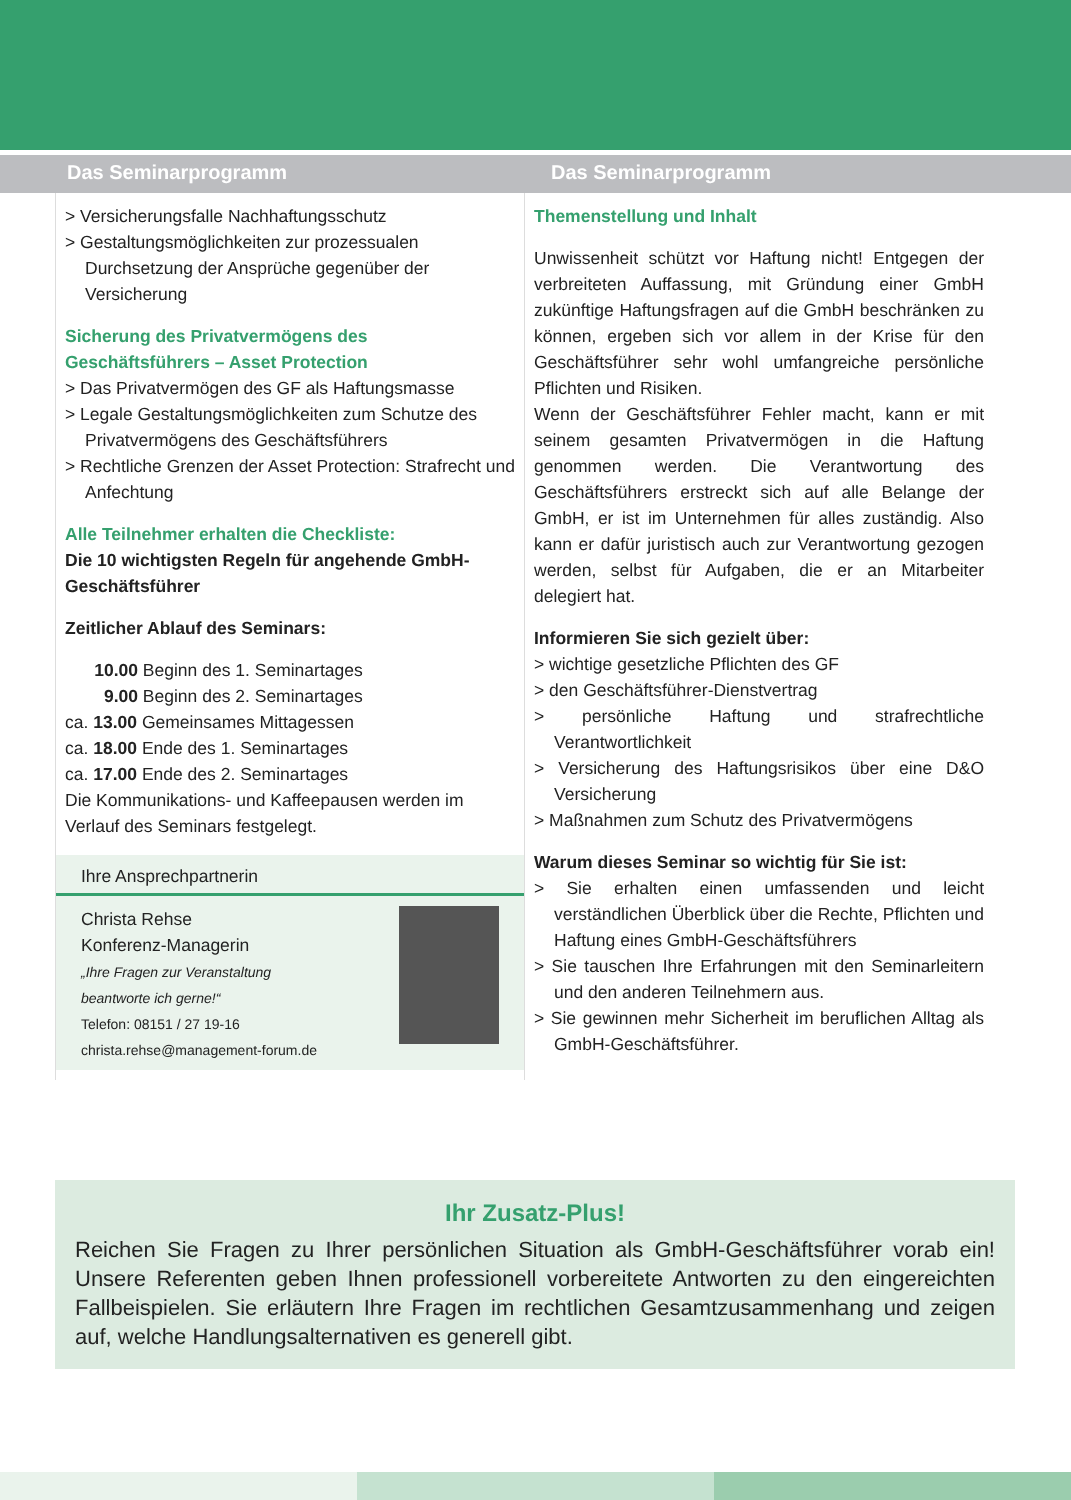Das Seminarprogramm Das Seminarprogramm
> Versicherungsfalle Nachhaftungsschutz
> Gestaltungsmöglichkeiten zur prozessualen Durchsetzung der Ansprüche gegenüber der Versicherung
Sicherung des Privatvermögens des Geschäftsführers – Asset Protection
> Das Privatvermögen des GF als Haftungsmasse
> Legale Gestaltungsmöglichkeiten zum Schutze des Privatvermögens des Geschäftsführers
> Rechtliche Grenzen der Asset Protection: Strafrecht und Anfechtung
Alle Teilnehmer erhalten die Checkliste:
Die 10 wichtigsten Regeln für angehende GmbH-Geschäftsführer
Zeitlicher Ablauf des Seminars:
10.00 Beginn des 1. Seminartages
9.00 Beginn des 2. Seminartages
ca. 13.00 Gemeinsames Mittagessen
ca. 18.00 Ende des 1. Seminartages
ca. 17.00 Ende des 2. Seminartages
Die Kommunikations- und Kaffeepausen werden im Verlauf des Seminars festgelegt.
Ihre Ansprechpartnerin
Christa Rehse
Konferenz-Managerin
„Ihre Fragen zur Veranstaltung
beantworte ich gerne!“
Telefon: 08151 / 27 19-16
christa.rehse@management-forum.de
Themenstellung und Inhalt
Unwissenheit schützt vor Haftung nicht! Entgegen der verbreiteten Auffassung, mit Gründung einer GmbH zukünftige Haftungsfragen auf die GmbH beschränken zu können, ergeben sich vor allem in der Krise für den Geschäftsführer sehr wohl umfangreiche persönliche Pflichten und Risiken.
Wenn der Geschäftsführer Fehler macht, kann er mit seinem gesamten Privatvermögen in die Haftung genommen werden. Die Verantwortung des Geschäftsführers erstreckt sich auf alle Belange der GmbH, er ist im Unternehmen für alles zuständig. Also kann er dafür juristisch auch zur Verantwortung gezogen werden, selbst für Aufgaben, die er an Mitarbeiter delegiert hat.
Informieren Sie sich gezielt über:
> wichtige gesetzliche Pflichten des GF
> den Geschäftsführer-Dienstvertrag
> persönliche Haftung und strafrechtliche Verantwortlichkeit
> Versicherung des Haftungsrisikos über eine D&O Versicherung
> Maßnahmen zum Schutz des Privatvermögens
Warum dieses Seminar so wichtig für Sie ist:
> Sie erhalten einen umfassenden und leicht verständlichen Überblick über die Rechte, Pflichten und Haftung eines GmbH-Geschäftsführers
> Sie tauschen Ihre Erfahrungen mit den Seminarleitern und den anderen Teilnehmern aus.
> Sie gewinnen mehr Sicherheit im beruflichen Alltag als GmbH-Geschäftsführer.
Ihr Zusatz-Plus!
Reichen Sie Fragen zu Ihrer persönlichen Situation als GmbH-Geschäftsführer vorab ein! Unsere Referenten geben Ihnen professionell vorbereitete Antworten zu den eingereichten Fallbeispielen. Sie erläutern Ihre Fragen im rechtlichen Gesamtzusammenhang und zeigen auf, welche Handlungsalternativen es generell gibt.